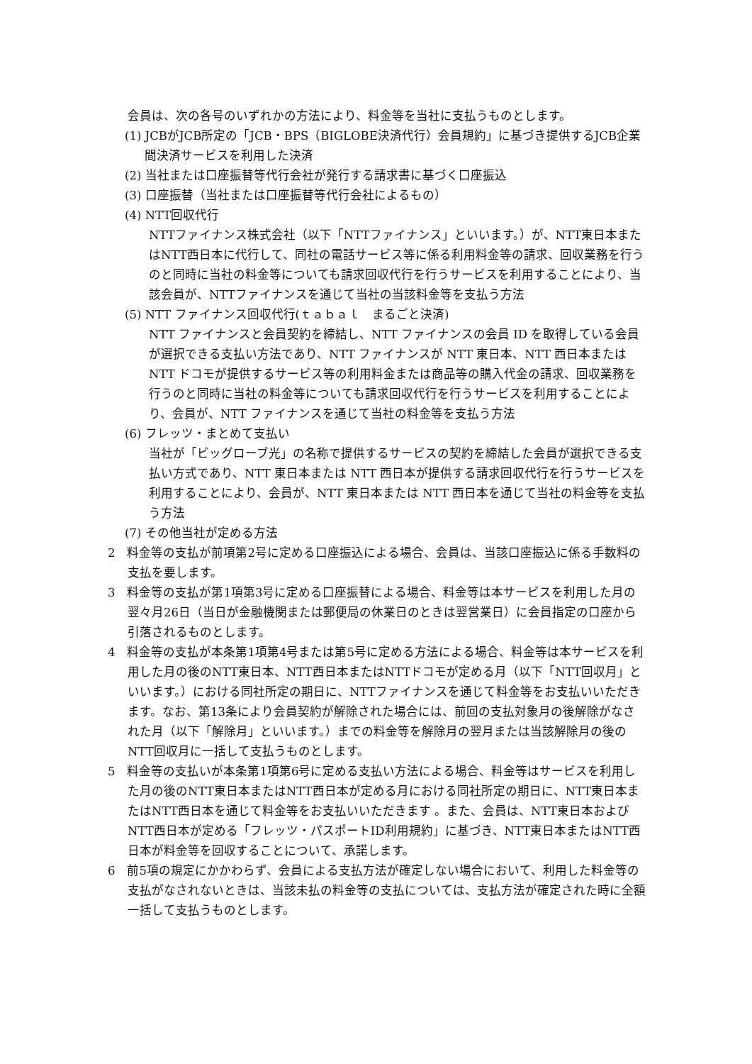会員は、次の各号のいずれかの方法により、料金等を当社に支払うものとします。
(1) JCBがJCB所定の「JCB・BPS（BIGLOBE決済代行）会員規約」に基づき提供するJCB企業間決済サービスを利用した決済
(2) 当社または口座振替等代行会社が発行する請求書に基づく口座振込
(3) 口座振替（当社または口座振替等代行会社によるもの）
(4) NTT回収代行
NTTファイナンス株式会社（以下「NTTファイナンス」といいます。）が、NTT東日本またはNTT西日本に代行して、同社の電話サービス等に係る利用料金等の請求、回収業務を行うのと同時に当社の料金等についても請求回収代行を行うサービスを利用することにより、当該会員が、NTTファイナンスを通じて当社の当該料金等を支払う方法
(5) NTT ファイナンス回収代行(ｔａｂａｌ　まるごと決済)
NTT ファイナンスと会員契約を締結し、NTT ファイナンスの会員 ID を取得している会員が選択できる支払い方法であり、NTT ファイナンスが NTT 東日本、NTT 西日本または NTT ドコモが提供するサービス等の利用料金または商品等の購入代金の請求、回収業務を行うのと同時に当社の料金等についても請求回収代行を行うサービスを利用することにより、会員が、NTT ファイナンスを通じて当社の料金等を支払う方法
(6) フレッツ・まとめて支払い
当社が「ビッグローブ光」の名称で提供するサービスの契約を締結した会員が選択できる支払い方式であり、NTT 東日本または NTT 西日本が提供する請求回収代行を行うサービスを利用することにより、会員が、NTT 東日本または NTT 西日本を通じて当社の料金等を支払う方法
(7) その他当社が定める方法
2　料金等の支払が前項第2号に定める口座振込による場合、会員は、当該口座振込に係る手数料の支払を要します。
3　料金等の支払が第1項第3号に定める口座振替による場合、料金等は本サービスを利用した月の翌々月26日（当日が金融機関または郵便局の休業日のときは翌営業日）に会員指定の口座から引落されるものとします。
4　料金等の支払が本条第1項第4号または第5号に定める方法による場合、料金等は本サービスを利用した月の後のNTT東日本、NTT西日本またはNTTドコモが定める月（以下「NTT回収月」といいます。）における同社所定の期日に、NTTファイナンスを通じて料金等をお支払いいただきます。なお、第13条により会員契約が解除された場合には、前回の支払対象月の後解除がなされた月（以下「解除月」といいます。）までの料金等を解除月の翌月または当該解除月の後のNTT回収月に一括して支払うものとします。
5　料金等の支払いが本条第1項第6号に定める支払い方法による場合、料金等はサービスを利用した月の後のNTT東日本またはNTT西日本が定める月における同社所定の期日に、NTT東日本またはNTT西日本を通じて料金等をお支払いいただきます 。また、会員は、NTT東日本およびNTT西日本が定める「フレッツ・パスポートID利用規約」に基づき、NTT東日本またはNTT西日本が料金等を回収することについて、承諾します。
6　前5項の規定にかかわらず、会員による支払方法が確定しない場合において、利用した料金等の支払がなされないときは、当該未払の料金等の支払については、支払方法が確定された時に全額一括して支払うものとします。